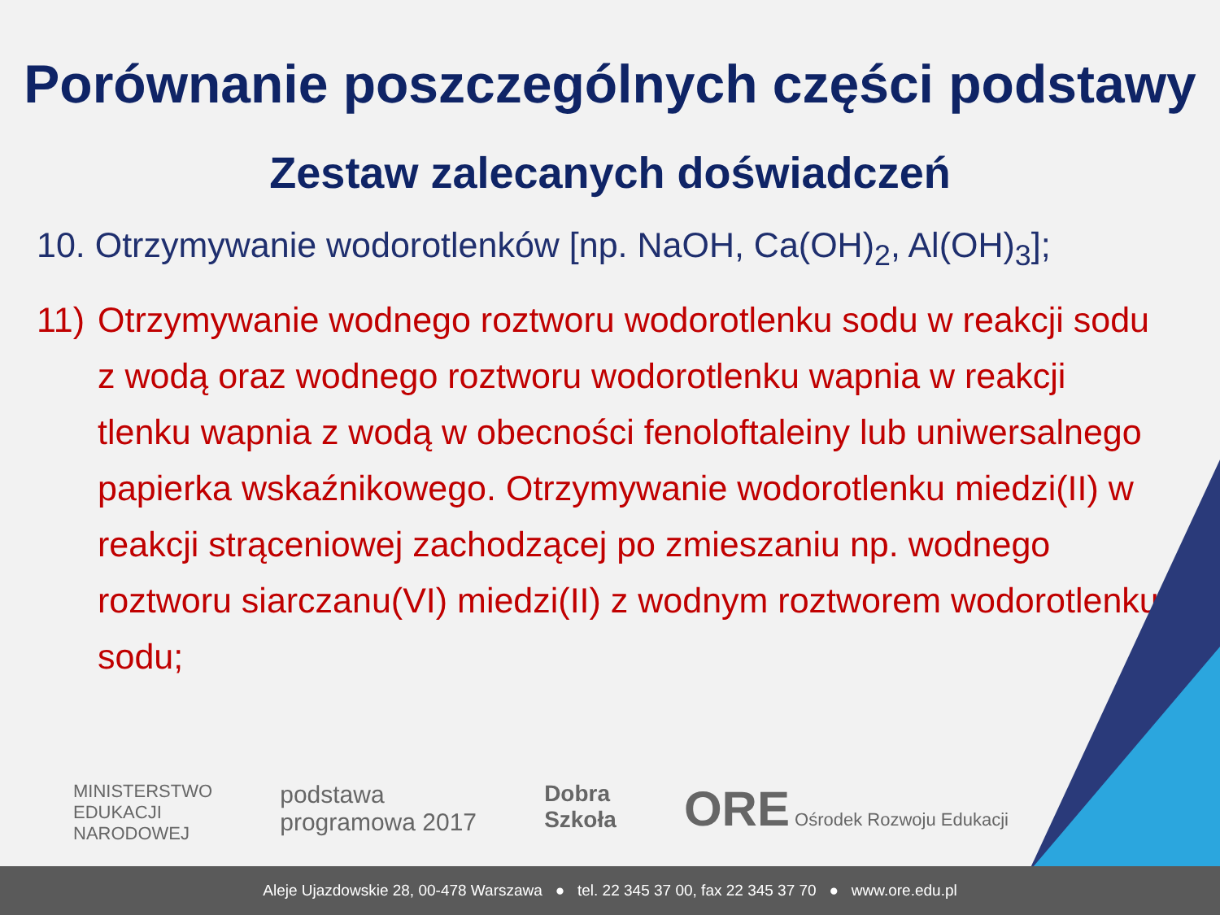Porównanie poszczególnych części podstawy
Zestaw zalecanych doświadczeń
10. Otrzymywanie wodorotlenków [np. NaOH, Ca(OH)<sub>2</sub>, Al(OH)<sub>3</sub>];
11) Otrzymywanie wodnego roztworu wodorotlenku sodu w reakcji sodu z wodą oraz wodnego roztworu wodorotlenku wapnia w reakcji tlenku wapnia z wodą w obecności fenoloftaleiny lub uniwersalnego papierka wskaźnikowego. Otrzymywanie wodorotlenku miedzi(II) w reakcji strąceniowej zachodzącej po zmieszaniu np. wodnego roztworu siarczanu(VI) miedzi(II) z wodnym roztworem wodorotlenku sodu;
MINISTERSTWO
EDUKACJI
NARODOWEJ
podstawa
programowa 2017
Dobra
Szkoła
ORE Ośrodek Rozwoju Edukacji
Aleje Ujazdowskie 28, 00-478 Warszawa ● tel. 22 345 37 00, fax 22 345 37 70 ● www.ore.edu.pl